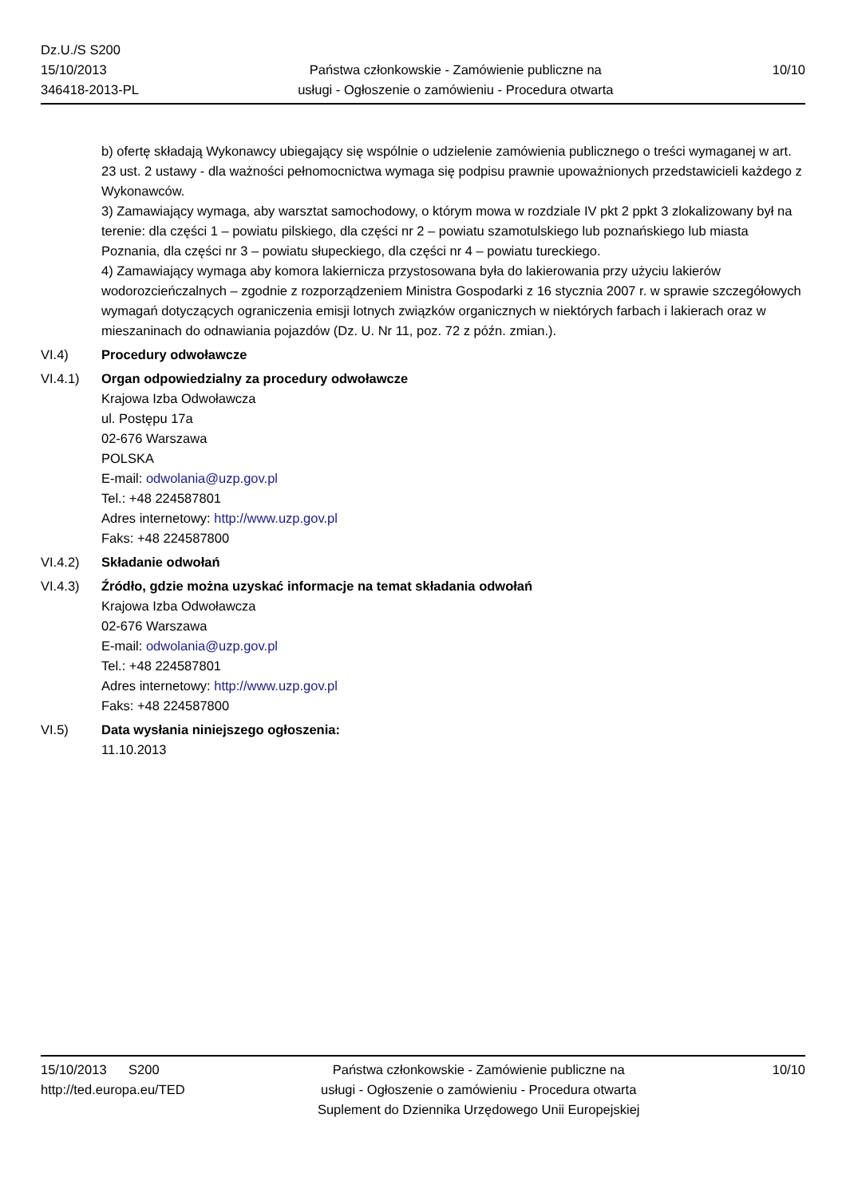Dz.U./S S200
15/10/2013
346418-2013-PL
Państwa członkowskie - Zamówienie publiczne na
usługi - Ogłoszenie o zamówieniu - Procedura otwarta
10/10
b) ofertę składają Wykonawcy ubiegający się wspólnie o udzielenie zamówienia publicznego o treści wymaganej w art. 23 ust. 2 ustawy - dla ważności pełnomocnictwa wymaga się podpisu prawnie upoważnionych przedstawicieli każdego z Wykonawców.
3) Zamawiający wymaga, aby warsztat samochodowy, o którym mowa w rozdziale IV pkt 2 ppkt 3 zlokalizowany był na terenie: dla części 1 – powiatu pilskiego, dla części nr 2 – powiatu szamotulskiego lub poznańskiego lub miasta Poznania, dla części nr 3 – powiatu słupeckiego, dla części nr 4 – powiatu tureckiego.
4) Zamawiający wymaga aby komora lakiernicza przystosowana była do lakierowania przy użyciu lakierów wodorozcieńczalnych – zgodnie z rozporządzeniem Ministra Gospodarki z 16 stycznia 2007 r. w sprawie szczegółowych wymagań dotyczących ograniczenia emisji lotnych związków organicznych w niektórych farbach i lakierach oraz w mieszaninach do odnawiania pojazdów (Dz. U. Nr 11, poz. 72 z późn. zmian.).
VI.4) Procedury odwoławcze
VI.4.1) Organ odpowiedzialny za procedury odwoławcze
Krajowa Izba Odwoławcza
ul. Postępu 17a
02-676 Warszawa
POLSKA
E-mail: odwolania@uzp.gov.pl
Tel.: +48 224587801
Adres internetowy: http://www.uzp.gov.pl
Faks: +48 224587800
VI.4.2) Składanie odwołań
VI.4.3) Źródło, gdzie można uzyskać informacje na temat składania odwołań
Krajowa Izba Odwoławcza
02-676 Warszawa
E-mail: odwolania@uzp.gov.pl
Tel.: +48 224587801
Adres internetowy: http://www.uzp.gov.pl
Faks: +48 224587800
VI.5) Data wysłania niniejszego ogłoszenia:
11.10.2013
15/10/2013 S200
http://ted.europa.eu/TED
Państwa członkowskie - Zamówienie publiczne na
usługi - Ogłoszenie o zamówieniu - Procedura otwarta
Suplement do Dziennika Urzędowego Unii Europejskiej
10/10